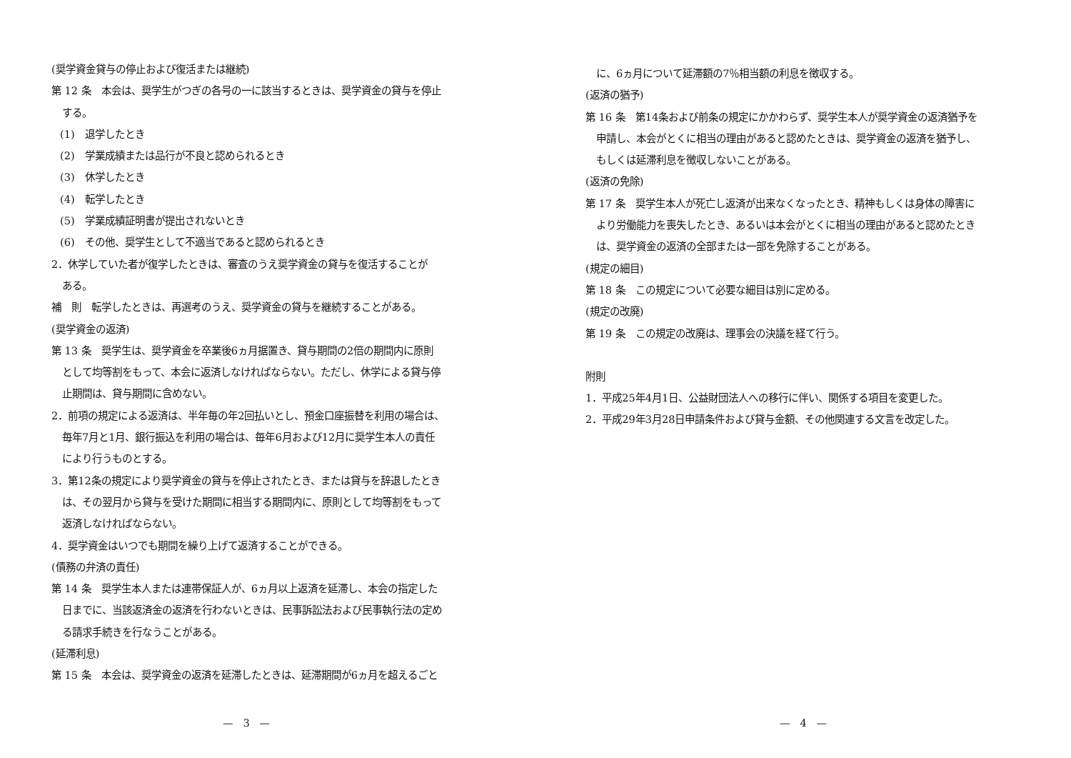(奨学資金貸与の停止および復活または継続)
第 12 条　本会は、奨学生がつぎの各号の一に該当するときは、奨学資金の貸与を停止
する。
(1)　退学したとき
(2)　学業成績または品行が不良と認められるとき
(3)　休学したとき
(4)　転学したとき
(5)　学業成績証明書が提出されないとき
(6)　その他、奨学生として不適当であると認められるとき
2．休学していた者が復学したときは、審査のうえ奨学資金の貸与を復活することが
ある。
補　則　転学したときは、再選考のうえ、奨学資金の貸与を継続することがある。
(奨学資金の返済)
第 13 条　奨学生は、奨学資金を卒業後6ヵ月据置き、貸与期間の2倍の期間内に原則
として均等割をもって、本会に返済しなければならない。ただし、休学による貸与停
止期間は、貸与期間に含めない。
2．前項の規定による返済は、半年毎の年2回払いとし、預金口座振替を利用の場合は、
毎年7月と1月、銀行振込を利用の場合は、毎年6月および12月に奨学生本人の責任
により行うものとする。
3．第12条の規定により奨学資金の貸与を停止されたとき、または貸与を辞退したとき
は、その翌月から貸与を受けた期間に相当する期間内に、原則として均等割をもって
返済しなければならない。
4．奨学資金はいつでも期間を繰り上げて返済することができる。
(債務の弁済の責任)
第 14 条　奨学生本人または連帯保証人が、6ヵ月以上返済を延滞し、本会の指定した
日までに、当該返済金の返済を行わないときは、民事訴訟法および民事執行法の定め
る請求手続きを行なうことがある。
(延滞利息)
第 15 条　本会は、奨学資金の返済を延滞したときは、延滞期間が6ヵ月を超えるごと
—　3　—
に、6ヵ月について延滞額の7％相当額の利息を徴収する。
(返済の猶予)
第 16 条　第14条および前条の規定にかかわらず、奨学生本人が奨学資金の返済猶予を
申請し、本会がとくに相当の理由があると認めたときは、奨学資金の返済を猶予し、
もしくは延滞利息を徴収しないことがある。
(返済の免除)
第 17 条　奨学生本人が死亡し返済が出来なくなったとき、精神もしくは身体の障害に
より労働能力を喪失したとき、あるいは本会がとくに相当の理由があると認めたとき
は、奨学資金の返済の全部または一部を免除することがある。
(規定の細目)
第 18 条　この規定について必要な細目は別に定める。
(規定の改廃)
第 19 条　この規定の改廃は、理事会の決議を経て行う。
附則
1．平成25年4月1日、公益財団法人への移行に伴い、関係する項目を変更した。
2．平成29年3月28日申請条件および貸与金額、その他関連する文言を改定した。
—　4　—